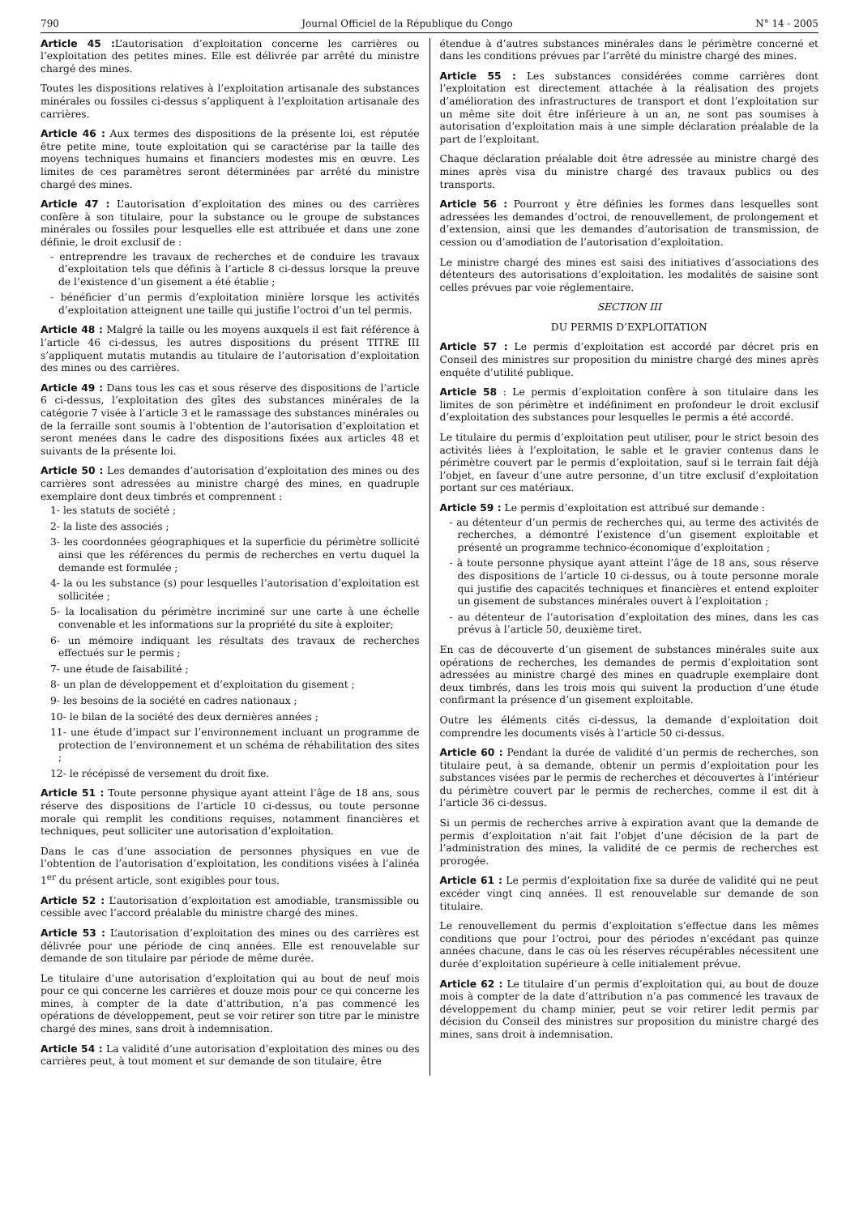790 Journal Officiel de la République du Congo N° 14 - 2005
Article 45 : L’autorisation d’exploitation concerne les carrières ou l’exploitation des petites mines. Elle est délivrée par arrêté du ministre chargé des mines.
Toutes les dispositions relatives à l’exploitation artisanale des substances minérales ou fossiles ci-dessus s’appliquent à l’exploitation artisanale des carrières.
Article 46 : Aux termes des dispositions de la présente loi, est réputée être petite mine, toute exploitation qui se caractérise par la taille des moyens techniques humains et financiers modestes mis en œuvre. Les limites de ces paramètres seront déterminées par arrêté du ministre chargé des mines.
Article 47 : L’autorisation d’exploitation des mines ou des carrières confère à son titulaire, pour la substance ou le groupe de substances minérales ou fossiles pour lesquelles elle est attribuée et dans une zone définie, le droit exclusif de :
- entreprendre les travaux de recherches et de conduire les travaux d’exploitation tels que définis à l’article 8 ci-dessus lorsque la preuve de l’existence d’un gisement a été établie ;
- bénéficier d’un permis d’exploitation minière lorsque les activités d’exploitation atteignent une taille qui justifie l’octroi d’un tel permis.
Article 48 : Malgré la taille ou les moyens auxquels il est fait référence à l’article 46 ci-dessus, les autres dispositions du présent TITRE III s’appliquent mutatis mutandis au titulaire de l’autorisation d’exploitation des mines ou des carrières.
Article 49 : Dans tous les cas et sous réserve des dispositions de l’article 6 ci-dessus, l’exploitation des gîtes des substances minérales de la catégorie 7 visée à l’article 3 et le ramassage des substances minérales ou de la ferraille sont soumis à l’obtention de l’autorisation d’exploitation et seront menées dans le cadre des dispositions fixées aux articles 48 et suivants de la présente loi.
Article 50 : Les demandes d’autorisation d’exploitation des mines ou des carrières sont adressées au ministre chargé des mines, en quadruple exemplaire dont deux timbrés et comprennent :
1- les statuts de société ;
2- la liste des associés ;
3- les coordonnées géographiques et la superficie du périmètre sollicité ainsi que les références du permis de recherches en vertu duquel la demande est formulée ;
4- la ou les substance (s) pour lesquelles l’autorisation d’exploitation est sollicitée ;
5- la localisation du périmètre incriminé sur une carte à une échelle convenable et les informations sur la propriété du site à exploiter;
6- un mémoire indiquant les résultats des travaux de recherches effectués sur le permis ;
7- une étude de faisabilité ;
8- un plan de développement et d’exploitation du gisement ;
9- les besoins de la société en cadres nationaux ;
10- le bilan de la société des deux dernières années ;
11- une étude d’impact sur l’environnement incluant un programme de protection de l’environnement et un schéma de réhabilitation des sites ;
12- le récépissé de versement du droit fixe.
Article 51 : Toute personne physique ayant atteint l’âge de 18 ans, sous réserve des dispositions de l’article 10 ci-dessus, ou toute personne morale qui remplit les conditions requises, notamment financières et techniques, peut solliciter une autorisation d’exploitation.
Dans le cas d’une association de personnes physiques en vue de l’obtention de l’autorisation d’exploitation, les conditions visées à l’alinéa 1<sup>er</sup> du présent article, sont exigibles pour tous.
Article 52 : L’autorisation d’exploitation est amodiable, transmissible ou cessible avec l’accord préalable du ministre chargé des mines.
Article 53 : L’autorisation d’exploitation des mines ou des carrières est délivrée pour une période de cinq années. Elle est renouvelable sur demande de son titulaire par période de même durée.
Le titulaire d’une autorisation d’exploitation qui au bout de neuf mois pour ce qui concerne les carrières et douze mois pour ce qui concerne les mines, à compter de la date d’attribution, n’a pas commencé les opérations de développement, peut se voir retirer son titre par le ministre chargé des mines, sans droit à indemnisation.
Article 54 : La validité d’une autorisation d’exploitation des mines ou des carrières peut, à tout moment et sur demande de son titulaire, être
étendue à d’autres substances minérales dans le périmètre concerné et dans les conditions prévues par l’arrêté du ministre chargé des mines.
Article 55 : Les substances considérées comme carrières dont l’exploitation est directement attachée à la réalisation des projets d’amélioration des infrastructures de transport et dont l’exploitation sur un même site doit être inférieure à un an, ne sont pas soumises à autorisation d’exploitation mais à une simple déclaration préalable de la part de l’exploitant.
Chaque déclaration préalable doit être adressée au ministre chargé des mines après visa du ministre chargé des travaux publics ou des transports.
Article 56 : Pourront y être définies les formes dans lesquelles sont adressées les demandes d’octroi, de renouvellement, de prolongement et d’extension, ainsi que les demandes d’autorisation de transmission, de cession ou d’amodiation de l’autorisation d’exploitation.
Le ministre chargé des mines est saisi des initiatives d’associations des détenteurs des autorisations d’exploitation. les modalités de saisine sont celles prévues par voie réglementaire.
SECTION III
DU PERMIS D’EXPLOITATION
Article 57 : Le permis d’exploitation est accordé par décret pris en Conseil des ministres sur proposition du ministre chargé des mines après enquête d’utilité publique.
Article 58 : Le permis d’exploitation confère à son titulaire dans les limites de son périmètre et indéfiniment en profondeur le droit exclusif d’exploitation des substances pour lesquelles le permis a été accordé.
Le titulaire du permis d’exploitation peut utiliser, pour le strict besoin des activités liées à l’exploitation, le sable et le gravier contenus dans le périmètre couvert par le permis d’exploitation, sauf si le terrain fait déjà l’objet, en faveur d’une autre personne, d’un titre exclusif d’exploitation portant sur ces matériaux.
Article 59 : Le permis d’exploitation est attribué sur demande :
- au détenteur d’un permis de recherches qui, au terme des activités de recherches, a démontré l’existence d’un gisement exploitable et présenté un programme technico-économique d’exploitation ;
- à toute personne physique ayant atteint l’âge de 18 ans, sous réserve des dispositions de l’article 10 ci-dessus, ou à toute personne morale qui justifie des capacités techniques et financières et entend exploiter un gisement de substances minérales ouvert à l’exploitation ;
- au détenteur de l’autorisation d’exploitation des mines, dans les cas prévus à l’article 50, deuxième tiret.
En cas de découverte d’un gisement de substances minérales suite aux opérations de recherches, les demandes de permis d’exploitation sont adressées au ministre chargé des mines en quadruple exemplaire dont deux timbrés, dans les trois mois qui suivent la production d’une étude confirmant la présence d’un gisement exploitable.
Outre les éléments cités ci-dessus, la demande d’exploitation doit comprendre les documents visés à l’article 50 ci-dessus.
Article 60 : Pendant la durée de validité d’un permis de recherches, son titulaire peut, à sa demande, obtenir un permis d’exploitation pour les substances visées par le permis de recherches et découvertes à l’intérieur du périmètre couvert par le permis de recherches, comme il est dit à l’article 36 ci-dessus.
Si un permis de recherches arrive à expiration avant que la demande de permis d’exploitation n’ait fait l’objet d’une décision de la part de l’administration des mines, la validité de ce permis de recherches est prorogée.
Article 61 : Le permis d’exploitation fixe sa durée de validité qui ne peut excéder vingt cinq années. Il est renouvelable sur demande de son titulaire.
Le renouvellement du permis d’exploitation s’effectue dans les mêmes conditions que pour l’octroi, pour des périodes n’excédant pas quinze années chacune, dans le cas où les réserves récupérables nécessitent une durée d’exploitation supérieure à celle initialement prévue.
Article 62 : Le titulaire d’un permis d’exploitation qui, au bout de douze mois à compter de la date d’attribution n’a pas commencé les travaux de développement du champ minier, peut se voir retirer ledit permis par décision du Conseil des ministres sur proposition du ministre chargé des mines, sans droit à indemnisation.